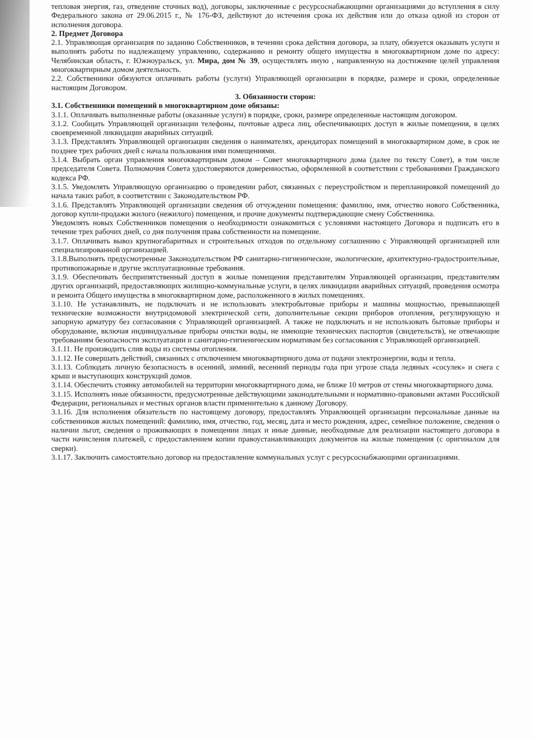тепловая энергия, газ, отведение сточных вод), договоры, заключенные с ресурсоснабжающими организациями до вступления в силу Федерального закона от 29.06.2015 г., № 176-ФЗ, действуют до истечения срока их действия или до отказа одной из сторон от исполнения договора.
2. Предмет Договора
2.1. Управляющая организация по заданию Собственников, в течении срока действия договора, за плату, обязуется оказывать услуги и выполнять работы по надлежащему управлению, содержанию и ремонту общего имущества в многоквартирном доме по адресу: Челябинская область, г. Южноуральск, ул. Мира, дом № 39, осуществлять иную , направленную на достижение целей управления многоквартирным домом деятельность.
2.2. Собственники обязуются оплачивать работы (услуги) Управляющей организации в порядке, размере и сроки, определенные настоящим Договором.
3. Обязанности сторон:
3.1. Собственники помещений в многоквартирном доме обязаны:
3.1.1. Оплачивать выполненные работы (оказанные услуги) в порядке, сроки, размере определенные настоящим договором.
3.1.2. Сообщать Управляющей организации телефоны, почтовые адреса лиц, обеспечивающих доступ в жилые помещения, в целях своевременной ликвидации аварийных ситуаций.
3.1.3. Представлять Управляющей организации сведения о нанимателях, арендаторах помещений в многоквартирном доме, в срок не позднее трех рабочих дней с начала пользования ими помещениями.
3.1.4. Выбрать орган управления многоквартирным домом – Совет многоквартирного дома (далее по тексту Совет), в том числе председателя Совета. Полномочия Совета удостоверяются доверенностью, оформленной в соответствии с требованиями Гражданского кодекса РФ.
3.1.5. Уведомлять Управляющую организацию о проведении работ, связанных с переустройством и перепланировкой помещений до начала таких работ, в соответствии с Законодательством РФ.
3.1.6. Представлять Управляющей организации сведения об отчуждении помещения: фамилию, имя, отчество нового Собственника, договор купли-продажи жилого (нежилого) помещения, и прочие документы подтверждающие смену Собственника.
Уведомлять новых Собственников помещения о необходимости ознакомиться с условиями настоящего Договора и подписать его в течение трех рабочих дней, со дня получения права собственности на помещение.
3.1.7. Оплачивать вывоз крупногабаритных и строительных отходов по отдельному соглашению с Управляющей организацией или специализированной организацией.
3.1.8.Выполнять предусмотренные Законодательством РФ санитарно-гигиенические, экологические, архитектурно-градостроительные, противопожарные и другие эксплуатационные требования.
3.1.9. Обеспечивать бесприпятственный доступ в жилые помещения представителям Управляющей организации, представителям других организаций, предоставляющих жилищно-коммунальные услуги, в целях ликвидации аварийных ситуаций, проведения осмотра и ремонта Общего имущества в многоквартирном доме, расположенного в жилых помещениях.
3.1.10. Не устанавливать, не подключать и не использовать электробытовые приборы и машины мощностью, превышающей технические возможности внутридомовой электрической сети, дополнительные секции приборов отопления, регулирующую и запорную арматуру без согласования с Управляющей организацией. А также не подключать и не использовать бытовые приборы и оборудование, включая индивидуальные приборы очистки воды, не имеющие технических паспортов (свидетельств), не отвечающие требованиям безопасности эксплуатации и санитарно-гигиеническим нормативам без согласования с Управляющей организацией.
3.1.11. Не производить слив воды из системы отопления.
3.1.12. Не совершать действий, связанных с отключением многоквартирного дома от подачи электроэнергии, воды и тепла.
3.1.13. Соблюдать личную безопасность в осенний, зимний, весенний периоды года при угрозе спада ледяных «сосулек» и снега с крыш и выступающих конструкций домов.
3.1.14. Обеспечить стоянку автомобилей на территории многоквартирного дома, не ближе 10 метров от стены многоквартирного дома.
3.1.15. Исполнять иные обязанности, предусмотренные действующими законодательными и нормативно-правовыми актами Российской Федерации, региональных и местных органов власти применительно к данному Договору.
3.1.16. Для исполнения обязательств по настоящему договору, предоставлять Управляющей организации персональные данные на собственников жилых помещений: фамилию, имя, отчество, год, месяц, дата и место рождения, адрес, семейное положение, сведения о наличии льгот, сведения о проживающих в помещении лицах и иные данные, необходимые для реализации настоящего договора в части начисления платежей, с предоставлением копии правоустанавливающих документов на жилые помещения (с оригиналом для сверки).
3.1.17. Заключить самостоятельно договор на предоставление коммунальных услуг с ресурсоснабжающими организациями.